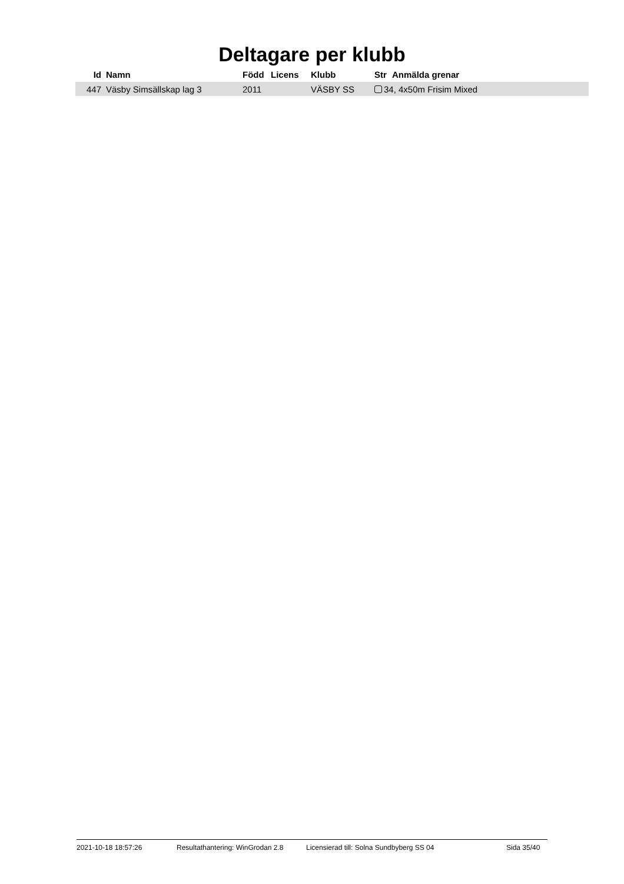Deltagare per klubb
| Id | Namn | Född | Licens | Klubb | Str | Anmälda grenar |
| --- | --- | --- | --- | --- | --- | --- |
| 447 | Väsby Simsällskap lag 3 | 2011 | | VÄSBY SS | 34, 4x50m Frisim Mixed | |
2021-10-18 18:57:26 Resultathantering: WinGrodan 2.8 Licensierad till: Solna Sundbyberg SS 04 Sida 35/40